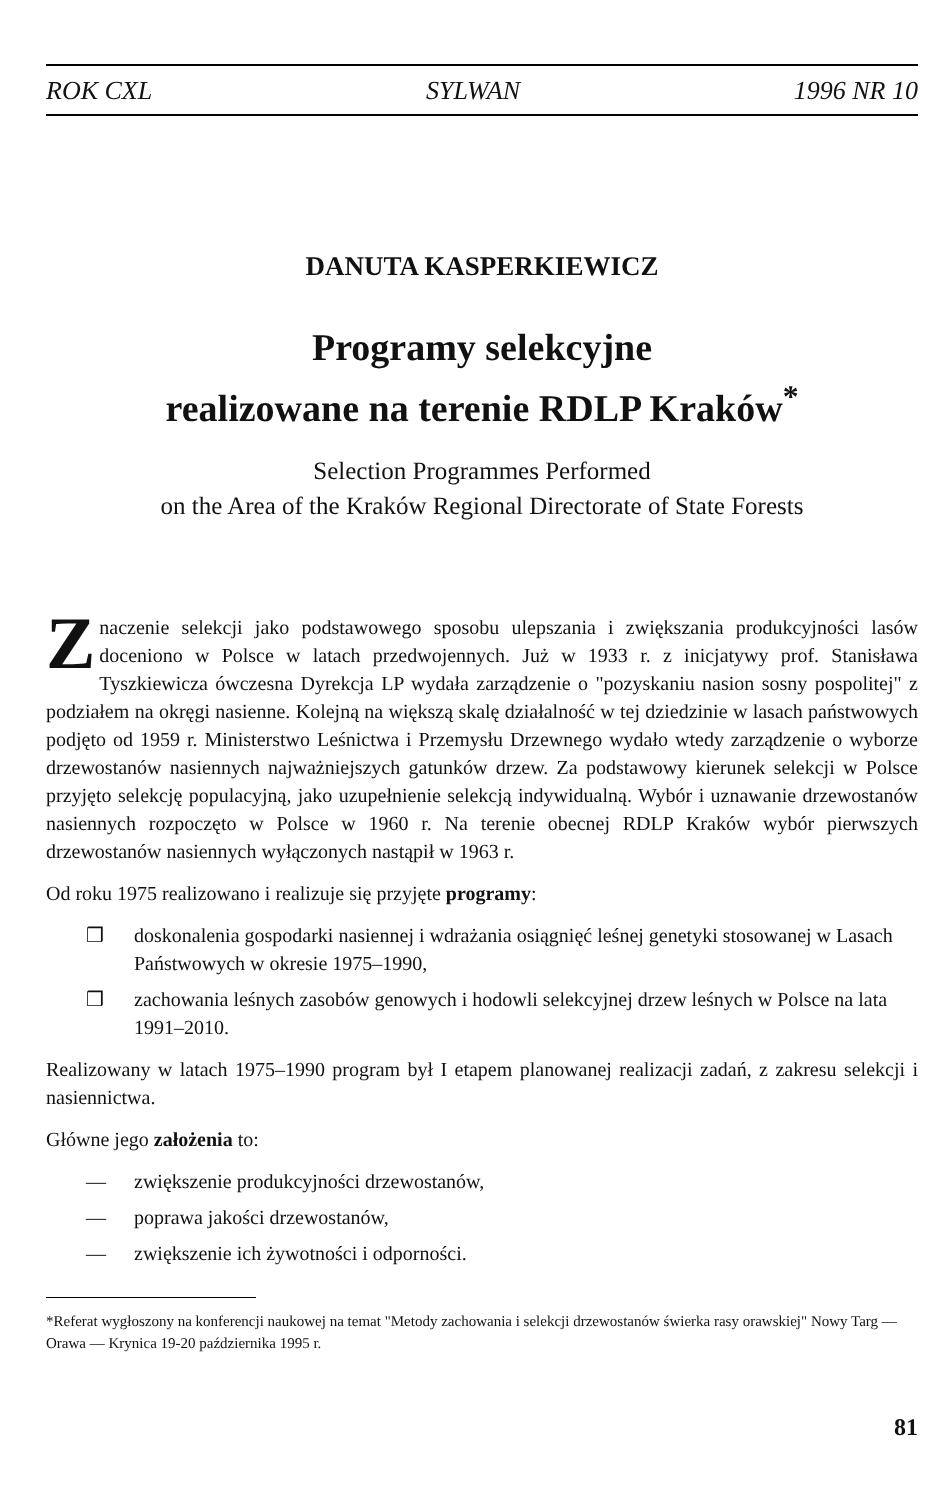ROK CXL SYLWAN 1996 NR 10
DANUTA KASPERKIEWICZ
Programy selekcyjne
realizowane na terenie RDLP Kraków<sup>*</sup>
Selection Programmes Performed
on the Area of the Kraków Regional Directorate of State Forests
Znaczenie selekcji jako podstawowego sposobu ulepszania i zwiększania produkcyjności lasów doceniono w Polsce w latach przedwojennych. Już w 1933 r. z inicjatywy prof. Stanisława Tyszkiewicza ówczesna Dyrekcja LP wydała zarządzenie o "pozyskaniu nasion sosny pospolitej" z podziałem na okręgi nasienne. Kolejną na większą skalę działalność w tej dziedzinie w lasach państwowych podjęto od 1959 r. Ministerstwo Leśnictwa i Przemysłu Drzewnego wydało wtedy zarządzenie o wyborze drzewostanów nasiennych najważniejszych gatunków drzew. Za podstawowy kierunek selekcji w Polsce przyjęto selekcję populacyjną, jako uzupełnienie selekcją indywidualną. Wybór i uznawanie drzewostanów nasiennych rozpoczęto w Polsce w 1960 r. Na terenie obecnej RDLP Kraków wybór pierwszych drzewostanów nasiennych wyłączonych nastąpił w 1963 r.
Od roku 1975 realizowano i realizuje się przyjęte programy:
❒ doskonalenia gospodarki nasiennej i wdrażania osiągnięć leśnej genetyki stosowanej w Lasach Państwowych w okresie 1975–1990,
❒ zachowania leśnych zasobów genowych i hodowli selekcyjnej drzew leśnych w Polsce na lata 1991–2010.
Realizowany w latach 1975–1990 program był I etapem planowanej realizacji zadań, z zakresu selekcji i nasiennictwa.
Główne jego założenia to:
— zwiększenie produkcyjności drzewostanów,
— poprawa jakości drzewostanów,
— zwiększenie ich żywotności i odporności.
*Referat wygłoszony na konferencji naukowej na temat "Metody zachowania i selekcji drzewostanów świerka rasy orawskiej" Nowy Targ — Orawa — Krynica 19-20 października 1995 r.
81